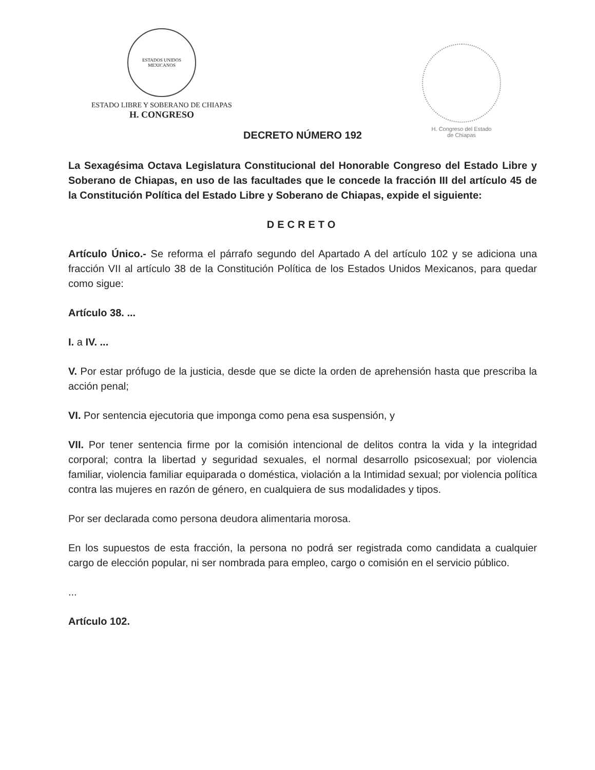ESTADOS UNIDOS MEXICANOS
ESTADO LIBRE Y SOBERANO DE CHIAPAS
H. CONGRESO
H. Congreso del Estado
de Chiapas
DECRETO NÚMERO 192
La Sexagésima Octava Legislatura Constitucional del Honorable Congreso del Estado Libre y Soberano de Chiapas, en uso de las facultades que le concede la fracción III del artículo 45 de la Constitución Política del Estado Libre y Soberano de Chiapas, expide el siguiente:
DECRETO
Artículo Único.- Se reforma el párrafo segundo del Apartado A del artículo 102 y se adiciona una fracción VII al artículo 38 de la Constitución Política de los Estados Unidos Mexicanos, para quedar como sigue:
Artículo 38. ...
I. a IV. ...
V. Por estar prófugo de la justicia, desde que se dicte la orden de aprehensión hasta que prescriba la acción penal;
VI. Por sentencia ejecutoria que imponga como pena esa suspensión, y
VII. Por tener sentencia firme por la comisión intencional de delitos contra la vida y la integridad corporal; contra la libertad y seguridad sexuales, el normal desarrollo psicosexual; por violencia familiar, violencia familiar equiparada o doméstica, violación a la Intimidad sexual; por violencia política contra las mujeres en razón de género, en cualquiera de sus modalidades y tipos.
Por ser declarada como persona deudora alimentaria morosa.
En los supuestos de esta fracción, la persona no podrá ser registrada como candidata a cualquier cargo de elección popular, ni ser nombrada para empleo, cargo o comisión en el servicio público.
...
Artículo 102.